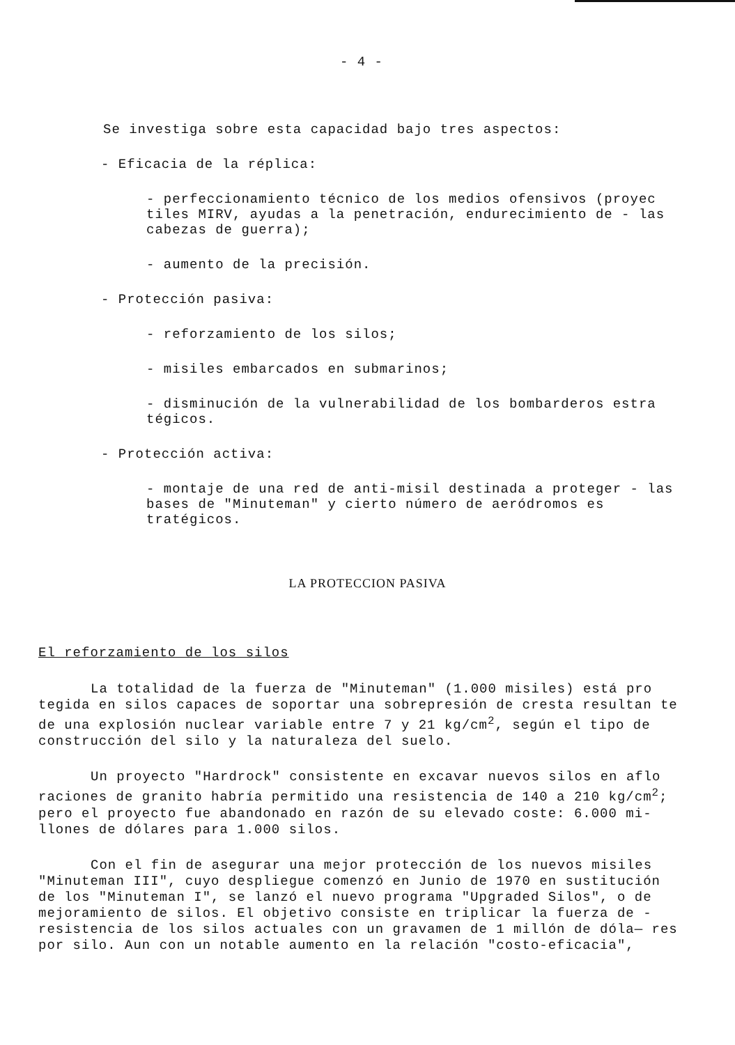- 4 -
Se investiga sobre esta capacidad bajo tres aspectos:
- Eficacia de la réplica:
- perfeccionamiento técnico de los medios ofensivos (proyec tiles MIRV, ayudas a la penetración, endurecimiento de - las cabezas de guerra);
- aumento de la precisión.
- Protección pasiva:
- reforzamiento de los silos;
- misiles embarcados en submarinos;
- disminución de la vulnerabilidad de los bombarderos estra tégicos.
- Protección activa:
- montaje de una red de anti-misil destinada a proteger - las bases de "Minuteman" y cierto número de aeródromos es tratégicos.
LA PROTECCION PASIVA
El reforzamiento de los silos
La totalidad de la fuerza de "Minuteman" (1.000 misiles) está pro tegida en silos capaces de soportar una sobrepresión de cresta resultan te de una explosión nuclear variable entre 7 y 21 kg/cm<sup>2</sup>, según el tipo de construcción del silo y la naturaleza del suelo.
Un proyecto "Hardrock" consistente en excavar nuevos silos en aflo raciones de granito habría permitido una resistencia de 140 a 210 kg/cm<sup>2</sup>; pero el proyecto fue abandonado en razón de su elevado coste: 6.000 mi- llones de dólares para 1.000 silos.
Con el fin de asegurar una mejor protección de los nuevos misiles "Minuteman III", cuyo despliegue comenzó en Junio de 1970 en sustitución de los "Minuteman I", se lanzó el nuevo programa "Upgraded Silos", o de mejoramiento de silos. El objetivo consiste en triplicar la fuerza de - resistencia de los silos actuales con un gravamen de 1 millón de dóla— res por silo. Aun con un notable aumento en la relación "costo-eficacia",